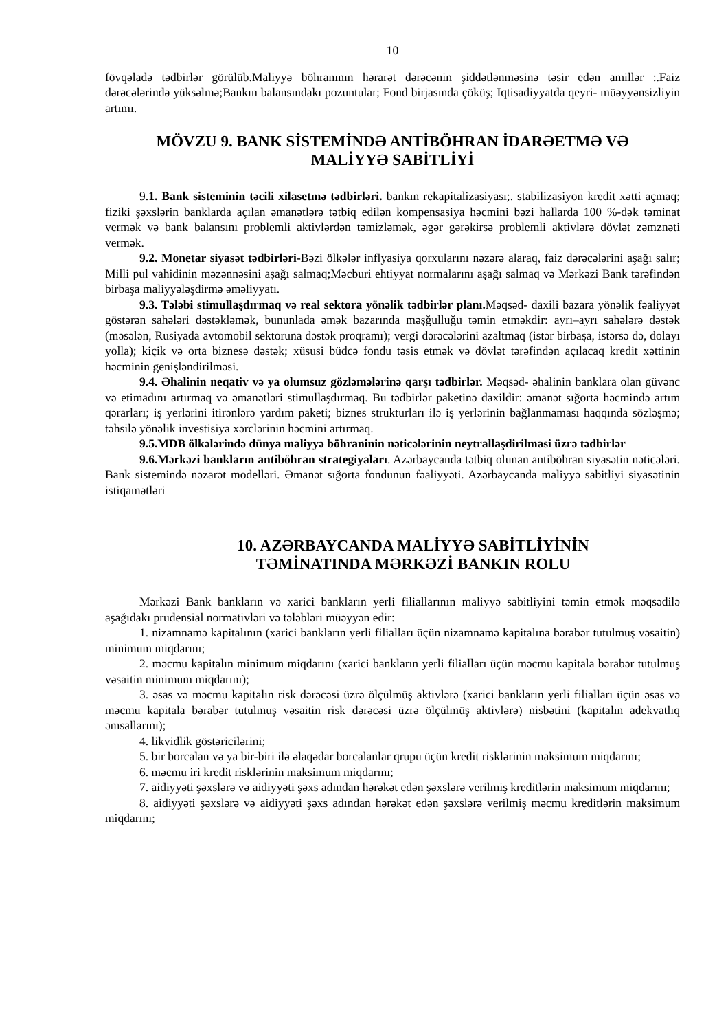10
fövqəladə tədbirlər görülüb.Maliyyə böhranının hərarət dərəcənin şiddətlənməsinə təsir edən amillər :.Faiz dərəcələrində yüksəlmə;Bankın balansındakı pozuntular; Fond birjasında çöküş; Iqtisadiyyatda qeyri- müəyyənsizliyin artımı.
MÖVZU 9. BANK SİSTEMİNDƏ ANTİBÖHRAN İDARƏETMƏ VƏ
MALİYYƏ SABİTLİYİ
9.1. Bank sisteminin təcili xilasetmə tədbirləri. bankın rekapitalizasiyası;. stabilizasiyon kredit xətti açmaq; fiziki şəxslərin banklarda açılan əmanətlərə tətbiq edilən kompensasiya həcmini bəzi hallarda 100 %-dək təminat vermək və bank balansını problemli aktivlərdən təmizləmək, əgər gərəkirsə problemli aktivlərə dövlət zəmznəti vermək.
9.2. Monetar siyasət tədbirləri-Bəzi ölkələr inflyasiya qorxularını nəzərə alaraq, faiz dərəcələrini aşağı salır; Milli pul vahidinin məzənnəsini aşağı salmaq;Məcburi ehtiyyat normalarını aşağı salmaq və Mərkəzi Bank tərəfindən birbaşa maliyyələşdirmə əməliyyatı.
9.3. Tələbi stimullaşdırmaq və real sektora yönəlik tədbirlər planı. Məqsəd- daxili bazara yönəlik fəaliyyət göstərən sahələri dəstəkləmək, bununlada əmək bazarında məşğulluğu təmin etməkdir: ayrı–ayrı sahələrə dəstək (məsələn, Rusiyada avtomobil sektoruna dəstək proqramı); vergi dərəcələrini azaltmaq (istər birbaşa, istərsə də, dolayı yolla); kiçik və orta biznesə dəstək; xüsusi büdcə fondu təsis etmək və dövlət tərəfindən açılacaq kredit xəttinin həcminin genişləndirilməsi.
9.4. Əhalinin neqativ və ya olumsuz gözləmələrinə qarşı tədbirlər. Məqsəd- əhalinin banklara olan güvənc və etimadını artırmaq və əmanətləri stimullaşdırmaq. Bu tədbirlər paketinə daxildir: əmanət sığorta həcmində artım qərarları; iş yerlərini itirənlərə yardım paketi; biznes strukturları ilə iş yerlərinin bağlanmaması haqqında sözləşmə; təhsilə yönəlik investisiya xərclərinin həcmini artırmaq.
9.5.MDB ölkələrində dünya maliyyə böhraninin nəticələrinin neytrallaşdirilmasi üzrə tədbirlər
9.6.Mərkəzi bankların antiböhran strategiyaları. Azərbaycanda tətbiq olunan antiböhran siyasətin nəticələri. Bank sistemində nəzarət modelləri. Əmanət sığorta fondunun fəaliyyəti. Azərbaycanda maliyyə sabitliyi siyasətinin istiqamətləri
10. AZƏRBAYCANDA MALİYYƏ SABİTLİYİNİN
TƏMİNATINDA MƏRKƏZİ BANKIN ROLU
Mərkəzi Bank bankların və xarici bankların yerli filiallarının maliyyə sabitliyini təmin etmək məqsədilə aşağıdakı prudensial normativləri və tələbləri müəyyən edir:
1. nizamnamə kapitalının (xarici bankların yerli filialları üçün nizamnamə kapitalına bərabər tutulmuş vəsaitin) minimum miqdarını;
2. məcmu kapitalın minimum miqdarını (xarici bankların yerli filialları üçün məcmu kapitala bərabər tutulmuş vəsaitin minimum miqdarını);
3. əsas və məcmu kapitalın risk dərəcəsi üzrə ölçülmüş aktivlərə (xarici bankların yerli filialları üçün əsas və məcmu kapitala bərabər tutulmuş vəsaitin risk dərəcəsi üzrə ölçülmüş aktivlərə) nisbətini (kapitalın adekvatlıq əmsallarını);
4. likvidlik göstəricilərini;
5. bir borcalan və ya bir-biri ilə əlaqədar borcalanlar qrupu üçün kredit risklərinin maksimum miqdarını;
6. məcmu iri kredit risklərinin maksimum miqdarını;
7. aidiyyəti şəxslərə və aidiyyəti şəxs adından hərəkət edən şəxslərə verilmiş kreditlərin maksimum miqdarını;
8. aidiyyəti şəxslərə və aidiyyəti şəxs adından hərəkət edən şəxslərə verilmiş məcmu kreditlərin maksimum miqdarını;